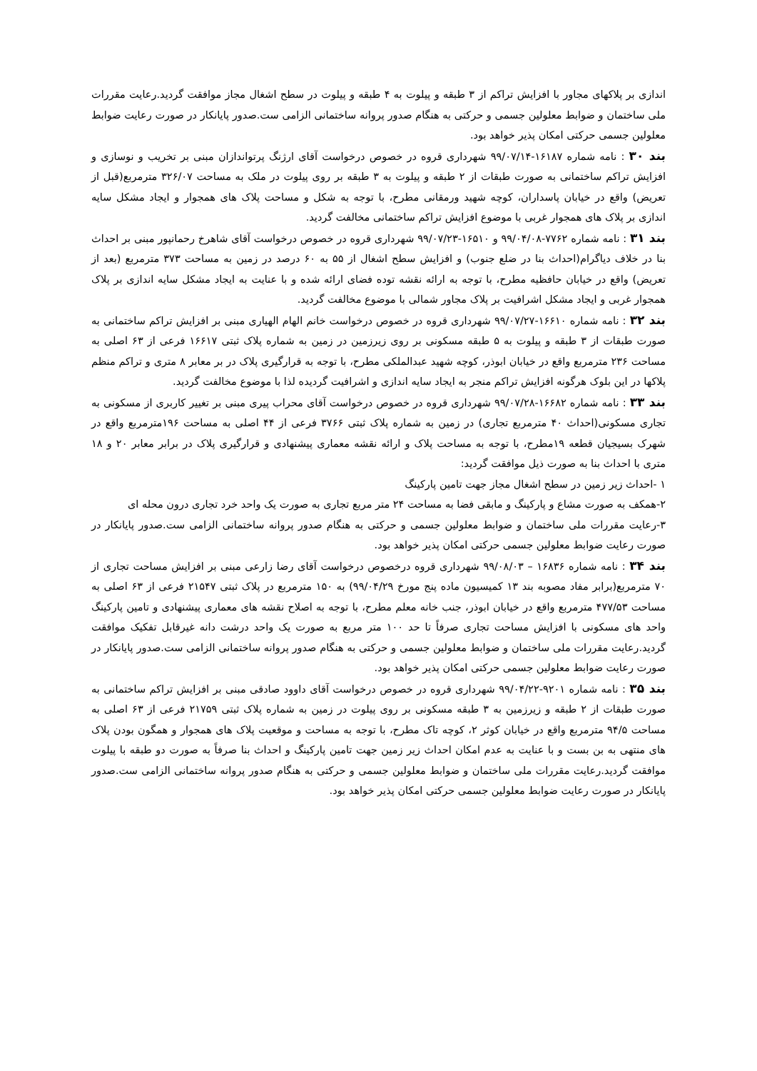اندازی بر پلاکهای مجاور با افزایش تراکم از ۳ طبقه و پیلوت به ۴ طبقه و پیلوت در سطح اشغال مجاز موافقت گردید.رعایت مقررات ملی ساختمان و ضوابط معلولین جسمی و حرکتی به هنگام صدور پروانه ساختمانی الزامی ست.صدور پایانکار در صورت رعایت ضوابط معلولین جسمی حرکتی امکان پذیر خواهد بود.
بند ۳۰ : نامه شماره ۱۶۱۸۷-۹۹/۰۷/۱۴ شهرداری قروه در خصوص درخواست آقای ارژنگ پرتواندازان مبنی بر تخریب و نوسازی و افزایش تراکم ساختمانی به صورت طبقات از ۲ طبقه و پیلوت به ۳ طبقه بر روی پیلوت در ملک به مساحت ۳۲۶/۰۷ مترمربع(قبل از تعریض) واقع در خیابان پاسداران، کوچه شهید ورمقانی مطرح، با توجه به شکل و مساحت پلاک های همجوار و ایجاد مشکل سایه اندازی بر پلاک های همجوار غربی با موضوع افزایش تراکم ساختمانی مخالفت گردید.
بند ۳۱ : نامه شماره ۷۷۶۲-۹۹/۰۴/۰۸ و ۱۶۵۱۰-۹۹/۰۷/۲۳ شهرداری قروه در خصوص درخواست آقای شاهرخ رحمانپور مبنی بر احداث بنا در خلاف دیاگرام(احداث بنا در ضلع جنوب) و افزایش سطح اشغال از ۵۵ به ۶۰ درصد در زمین به مساحت ۳۷۳ مترمربع (بعد از تعریض) واقع در خیابان حافظیه مطرح، با توجه به ارائه نقشه توده فضای ارائه شده و با عنایت به ایجاد مشکل سایه اندازی بر پلاک همجوار غربی و ایجاد مشکل اشرافیت بر پلاک مجاور شمالی با موضوع مخالفت گردید.
بند ۳۲ : نامه شماره ۱۶۶۱۰-۹۹/۰۷/۲۷ شهرداری قروه در خصوص درخواست خانم الهام الهیاری مبنی بر افزایش تراکم ساختمانی به صورت طبقات از ۳ طبقه و پیلوت به ۵ طبقه مسکونی بر روی زیرزمین در زمین به شماره پلاک ثبتی ۱۶۶۱۷ فرعی از ۶۳ اصلی به مساحت ۲۳۶ مترمربع واقع در خیابان ابوذر، کوچه شهید عبدالملکی مطرح، با توجه به قرارگیری پلاک در بر معابر ۸ متری و تراکم منظم پلاکها در این بلوک هرگونه افزایش تراکم منجر به ایجاد سایه اندازی و اشرافیت گردیده لذا با موضوع مخالفت گردید.
بند ۳۳ : نامه شماره ۱۶۶۸۲-۹۹/۰۷/۲۸ شهرداری قروه در خصوص درخواست آقای محراب پیری مبنی بر تغییر کاربری از مسکونی به تجاری مسکونی(احداث ۴۰ مترمربع تجاری) در زمین به شماره پلاک ثبتی ۳۷۶۶ فرعی از ۴۴ اصلی به مساحت ۱۹۶مترمربع واقع در شهرک بسیجیان قطعه ۱۹مطرح، با توجه به مساحت پلاک و ارائه نقشه معماری پیشنهادی و قرارگیری پلاک در برابر معابر ۲۰ و ۱۸ متری با احداث بنا به صورت ذیل موافقت گردید:
۱ -احداث زیر زمین در سطح اشغال مجاز جهت تامین پارکینگ
۲-همکف به صورت مشاع و پارکینگ و مابقی فضا به مساحت ۲۴ متر مربع تجاری به صورت یک واحد خرد تجاری درون محله ای
۳-رعایت مقررات ملی ساختمان و ضوابط معلولین جسمی و حرکتی به هنگام صدور پروانه ساختمانی الزامی ست.صدور پایانکار در صورت رعایت ضوابط معلولین جسمی حرکتی امکان پذیر خواهد بود.
بند ۳۴ : نامه شماره ۱۶۸۳۶ – ۹۹/۰۸/۰۳ شهرداری قروه درخصوص درخواست آقای رضا زارعی مبنی بر افزایش مساحت تجاری از ۷۰ مترمربع(برابر مفاد مصوبه بند ۱۳ کمیسیون ماده پنج مورخ ۹۹/۰۴/۲۹) به ۱۵۰ مترمربع در پلاک ثبتی ۲۱۵۴۷ فرعی از ۶۳ اصلی به مساحت ۴۷۷/۵۳ مترمربع واقع در خیابان ابوذر، جنب خانه معلم مطرح، با توجه به اصلاح نقشه های معماری پیشنهادی و تامین پارکینگ واحد های مسکونی با افزایش مساحت تجاری صرفاً تا حد ۱۰۰ متر مربع به صورت یک واحد درشت دانه غیرقابل تفکیک موافقت گردید.رعایت مقررات ملی ساختمان و ضوابط معلولین جسمی و حرکتی به هنگام صدور پروانه ساختمانی الزامی ست.صدور پایانکار در صورت رعایت ضوابط معلولین جسمی حرکتی امکان پذیر خواهد بود.
بند ۳۵ : نامه شماره ۹۲۰۱-۹۹/۰۴/۲۲ شهرداری قروه در خصوص درخواست آقای داوود صادقی مبنی بر افزایش تراکم ساختمانی به صورت طبقات از ۲ طبقه و زیرزمین به ۳ طبقه مسکونی بر روی پیلوت در زمین به شماره پلاک ثبتی ۲۱۷۵۹ فرعی از ۶۳ اصلی به مساحت ۹۴/۵ مترمربع واقع در خیابان کوثر ۲، کوچه تاک مطرح، با توجه به مساحت و موقعیت پلاک های همجوار و همگون بودن پلاک های منتهی به بن بست و با عنایت به عدم امکان احداث زیر زمین جهت تامین پارکینگ و احداث بنا صرفاً به صورت دو طبقه با پیلوت موافقت گردید.رعایت مقررات ملی ساختمان و ضوابط معلولین جسمی و حرکتی به هنگام صدور پروانه ساختمانی الزامی ست.صدور پایانکار در صورت رعایت ضوابط معلولین جسمی حرکتی امکان پذیر خواهد بود.